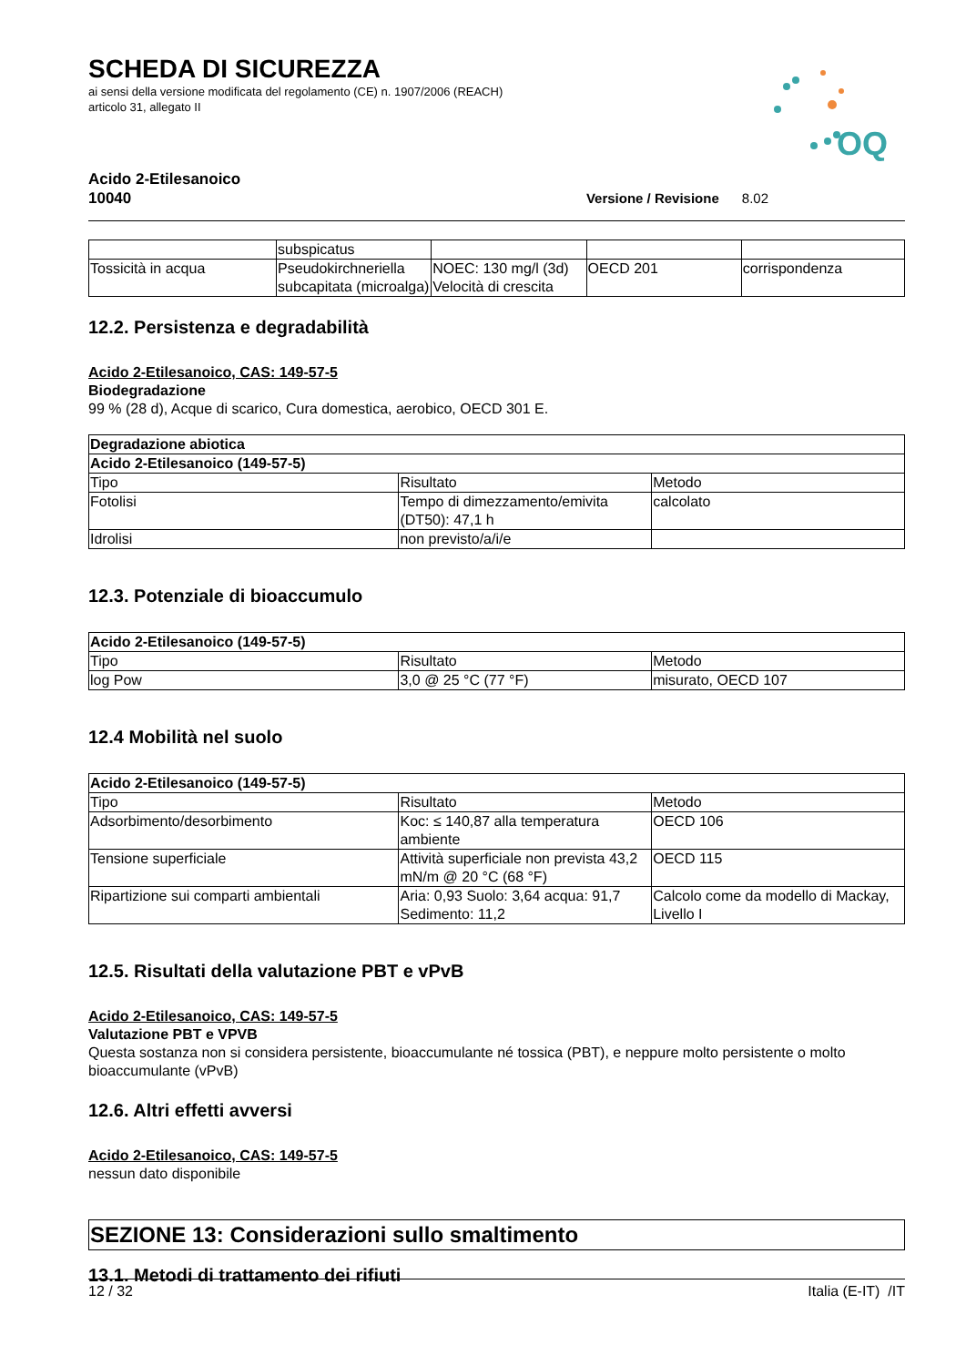OQ
SCHEDA DI SICUREZZA
ai sensi della versione modificata del regolamento (CE) n. 1907/2006 (REACH)
articolo 31, allegato II
Acido 2-Etilesanoico
10040 Versione / Revisione 8.02
| | subspicatus | | | |
| Tossicità in acqua | Pseudokirchneriella subcapitata (microalga) | NOEC: 130 mg/l (3d) Velocità di crescita | OECD 201 | corrispondenza |
12.2. Persistenza e degradabilità
Acido 2-Etilesanoico, CAS: 149-57-5
Biodegradazione
99 % (28 d), Acque di scarico, Cura domestica, aerobico, OECD 301 E.
| Degradazione abiotica | | |
| --- | --- | --- |
| Acido 2-Etilesanoico (149-57-5) | | |
| Tipo | Risultato | Metodo |
| Fotolisi | Tempo di dimezzamento/emivita (DT50): 47,1 h | calcolato |
| Idrolisi | non previsto/a/i/e | |
12.3. Potenziale di bioaccumulo
| Acido 2-Etilesanoico (149-57-5) | | |
| --- | --- | --- |
| Tipo | Risultato | Metodo |
| log Pow | 3,0 @ 25 °C (77 °F) | misurato, OECD 107 |
12.4 Mobilità nel suolo
| Acido 2-Etilesanoico (149-57-5) | | |
| --- | --- | --- |
| Tipo | Risultato | Metodo |
| Adsorbimento/desorbimento | Koc: ≤ 140,87 alla temperatura ambiente | OECD 106 |
| Tensione superficiale | Attività superficiale non prevista 43,2 mN/m @ 20 °C (68 °F) | OECD 115 |
| Ripartizione sui comparti ambientali | Aria: 0,93 Suolo: 3,64 acqua: 91,7 Sedimento: 11,2 | Calcolo come da modello di Mackay, Livello I |
12.5. Risultati della valutazione PBT e vPvB
Acido 2-Etilesanoico, CAS: 149-57-5
Valutazione PBT e VPVB
Questa sostanza non si considera persistente, bioaccumulante né tossica (PBT), e neppure molto persistente o molto bioaccumulante (vPvB)
12.6. Altri effetti avversi
Acido 2-Etilesanoico, CAS: 149-57-5
nessun dato disponibile
SEZIONE 13: Considerazioni sullo smaltimento
13.1. Metodi di trattamento dei rifiuti
12 / 32 Italia (E-IT) /IT